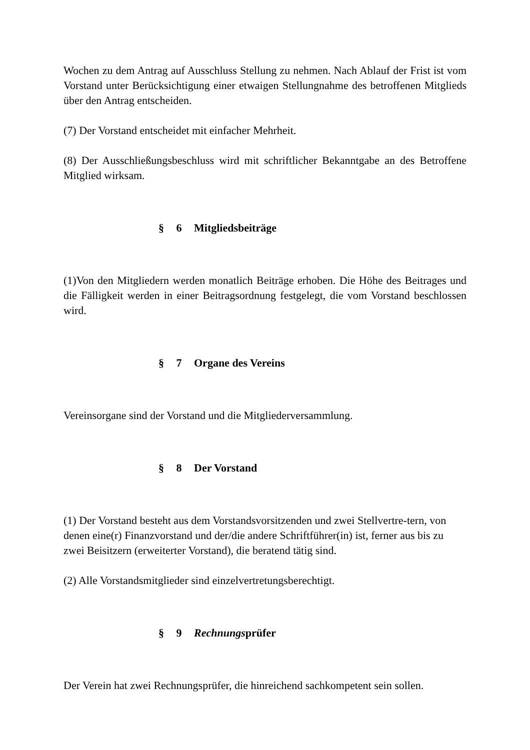Wochen zu dem Antrag auf Ausschluss Stellung zu nehmen. Nach Ablauf der Frist ist vom Vorstand unter Berücksichtigung einer etwaigen Stellungnahme des betroffenen Mitglieds über den Antrag entscheiden.
(7) Der Vorstand entscheidet mit einfacher Mehrheit.
(8) Der Ausschließungsbeschluss wird mit schriftlicher Bekanntgabe an des Betroffene Mitglied wirksam.
§ 6 Mitgliedsbeiträge
(1)Von den Mitgliedern werden monatlich Beiträge erhoben. Die Höhe des Beitrages und die Fälligkeit werden in einer Beitragsordnung festgelegt, die vom Vorstand beschlossen wird.
§ 7 Organe des Vereins
Vereinsorgane sind der Vorstand und die Mitgliederversammlung.
§ 8 Der Vorstand
(1) Der Vorstand besteht aus dem Vorstandsvorsitzenden und zwei Stellvertre-tern, von denen eine(r) Finanzvorstand und der/die andere Schriftführer(in) ist, ferner aus bis zu zwei Beisitzern (erweiterter Vorstand), die beratend tätig sind.
(2) Alle Vorstandsmitglieder sind einzelvertretungsberechtigt.
§ 9 Rechnungsprüfer
Der Verein hat zwei Rechnungsprüfer, die hinreichend sachkompetent sein sollen.